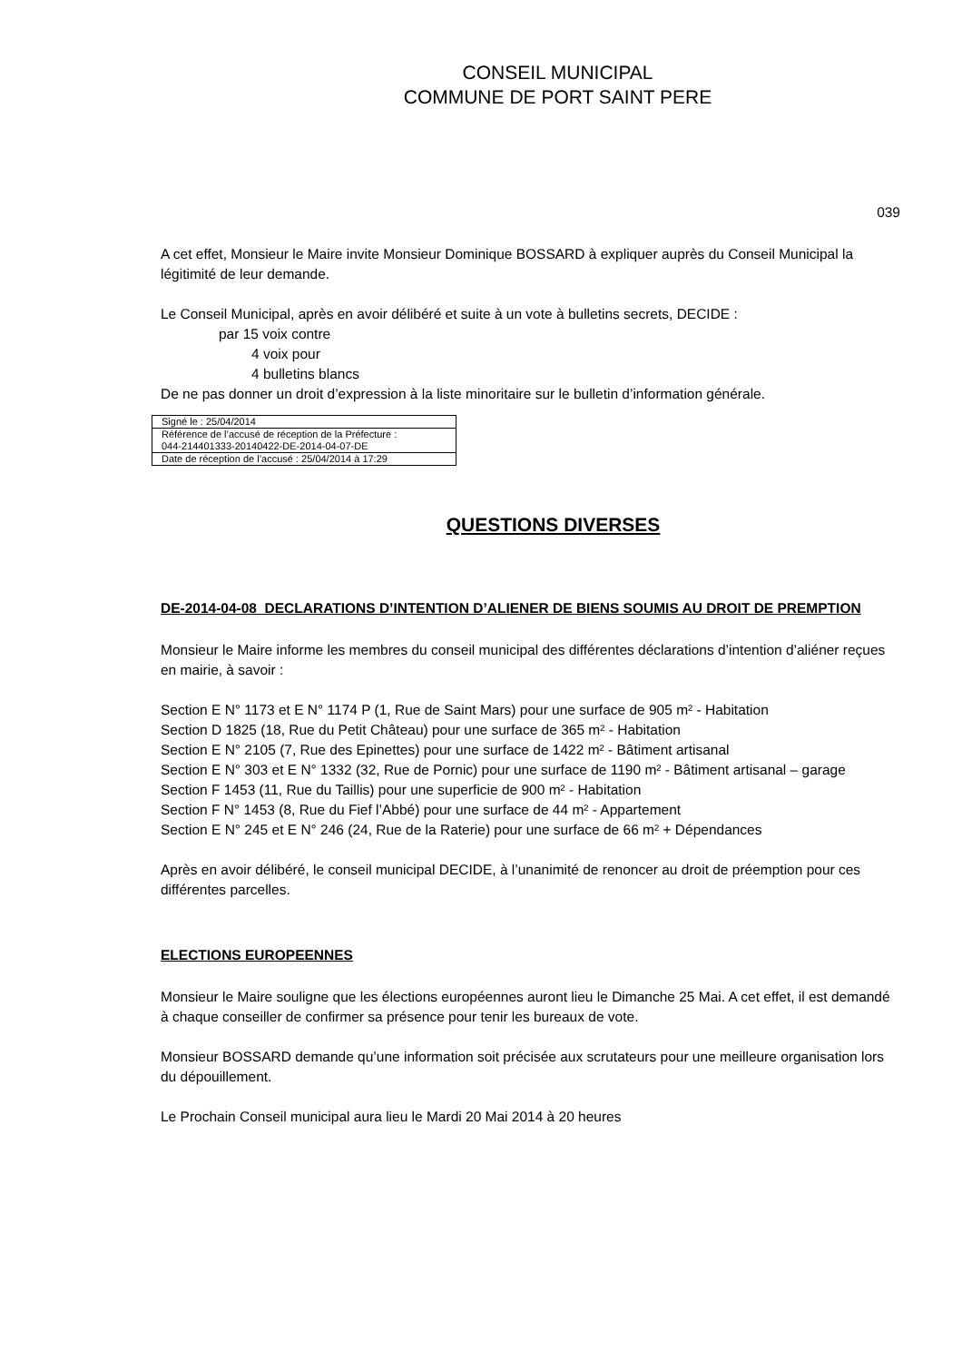CONSEIL MUNICIPAL
COMMUNE DE PORT SAINT PERE
039
A cet effet, Monsieur le Maire invite Monsieur Dominique BOSSARD à expliquer auprès du Conseil Municipal la légitimité de leur demande.
Le Conseil Municipal, après en avoir délibéré et suite à un vote à bulletins secrets, DECIDE :
par 15 voix contre
4 voix pour
4 bulletins blancs
De ne pas donner un droit d’expression à la liste minoritaire sur le bulletin d’information générale.
| Signé le : 25/04/2014 |
| Référence de l’accusé de réception de la Préfecture : 044-214401333-20140422-DE-2014-04-07-DE |
| Date de réception de l’accusé : 25/04/2014 à 17:29 |
QUESTIONS DIVERSES
DE-2014-04-08 DECLARATIONS D’INTENTION D’ALIENER DE BIENS SOUMIS AU DROIT DE PREMPTION
Monsieur le Maire informe les membres du conseil municipal des différentes déclarations d’intention d’aliéner reçues en mairie, à savoir :
Section E N° 1173 et E N° 1174 P (1, Rue de Saint Mars) pour une surface de 905 m² - Habitation
Section D 1825 (18, Rue du Petit Château) pour une surface de 365 m² - Habitation
Section E N° 2105 (7, Rue des Epinettes) pour une surface de 1422 m² - Bâtiment artisanal
Section E N° 303 et E N° 1332 (32, Rue de Pornic) pour une surface de 1190 m² - Bâtiment artisanal – garage
Section F 1453 (11, Rue du Taillis) pour une superficie de 900 m² - Habitation
Section F N° 1453 (8, Rue du Fief l’Abbé) pour une surface de 44 m² - Appartement
Section E N° 245 et E N° 246 (24, Rue de la Raterie) pour une surface de 66 m² + Dépendances
Après en avoir délibéré, le conseil municipal DECIDE, à l’unanimité de renoncer au droit de préemption pour ces différentes parcelles.
ELECTIONS EUROPEENNES
Monsieur le Maire souligne que les élections européennes auront lieu le Dimanche 25 Mai. A cet effet, il est demandé à chaque conseiller de confirmer sa présence pour tenir les bureaux de vote.
Monsieur BOSSARD demande qu’une information soit précisée aux scrutateurs pour une meilleure organisation lors du dépouillement.
Le Prochain Conseil municipal aura lieu le Mardi 20 Mai 2014 à 20 heures